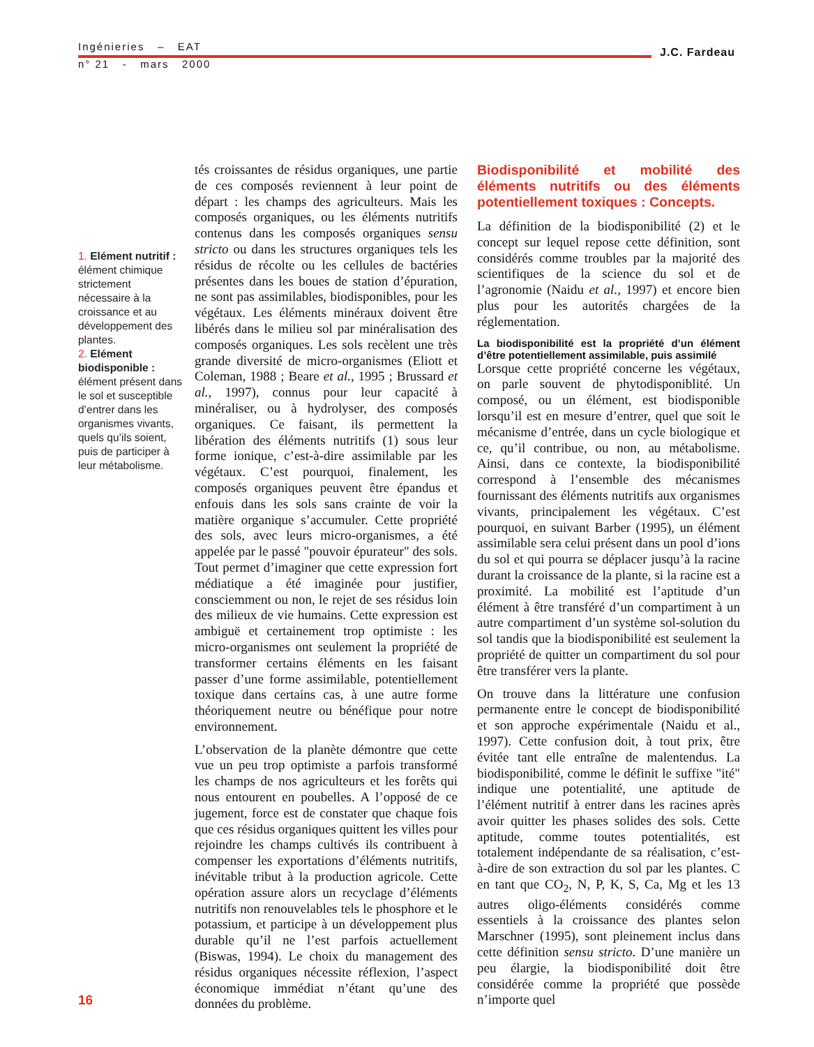Ingénieries – EAT
n° 21 - mars 2000
J.C. Fardeau
1. Elément nutritif : élément chimique strictement nécessaire à la croissance et au développement des plantes.
2. Elément biodisponible : élément présent dans le sol et susceptible d’entrer dans les organismes vivants, quels qu’ils soient, puis de participer à leur métabolisme.
tés croissantes de résidus organiques, une partie de ces composés reviennent à leur point de départ : les champs des agriculteurs. Mais les composés organiques, ou les éléments nutritifs contenus dans les composés organiques sensu stricto ou dans les structures organiques tels les résidus de récolte ou les cellules de bactéries présentes dans les boues de station d’épuration, ne sont pas assimilables, biodisponibles, pour les végétaux. Les éléments minéraux doivent être libérés dans le milieu sol par minéralisation des composés organiques. Les sols recèlent une très grande diversité de micro-organismes (Eliott et Coleman, 1988 ; Beare et al., 1995 ; Brussard et al., 1997), connus pour leur capacité à minéraliser, ou à hydrolyser, des composés organiques. Ce faisant, ils permettent la libération des éléments nutritifs (1) sous leur forme ionique, c’est-à-dire assimilable par les végétaux. C’est pourquoi, finalement, les composés organiques peuvent être épandus et enfouis dans les sols sans crainte de voir la matière organique s’accumuler. Cette propriété des sols, avec leurs micro-organismes, a été appelée par le passé "pouvoir épurateur" des sols. Tout permet d’imaginer que cette expression fort médiatique a été imaginée pour justifier, consciemment ou non, le rejet de ses résidus loin des milieux de vie humains. Cette expression est ambiguë et certainement trop optimiste : les micro-organismes ont seulement la propriété de transformer certains éléments en les faisant passer d’une forme assimilable, potentiellement toxique dans certains cas, à une autre forme théoriquement neutre ou bénéfique pour notre environnement.
L’observation de la planète démontre que cette vue un peu trop optimiste a parfois transformé les champs de nos agriculteurs et les forêts qui nous entourent en poubelles. A l’opposé de ce jugement, force est de constater que chaque fois que ces résidus organiques quittent les villes pour rejoindre les champs cultivés ils contribuent à compenser les exportations d’éléments nutritifs, inévitable tribut à la production agricole. Cette opération assure alors un recyclage d’éléments nutritifs non renouvelables tels le phosphore et le potassium, et participe à un développement plus durable qu’il ne l’est parfois actuellement (Biswas, 1994). Le choix du management des résidus organiques nécessite réflexion, l’aspect économique immédiat n’étant qu’une des données du problème.
Biodisponibilité et mobilité des éléments nutritifs ou des éléments potentiellement toxiques : Concepts.
La définition de la biodisponibilité (2) et le concept sur lequel repose cette définition, sont considérés comme troubles par la majorité des scientifiques de la science du sol et de l’agronomie (Naidu et al., 1997) et encore bien plus pour les autorités chargées de la réglementation.
La biodisponibilité est la propriété d’un élément d’être potentiellement assimilable, puis assimilé
Lorsque cette propriété concerne les végétaux, on parle souvent de phytodisponiblité. Un composé, ou un élément, est biodisponible lorsqu’il est en mesure d’entrer, quel que soit le mécanisme d’entrée, dans un cycle biologique et ce, qu’il contribue, ou non, au métabolisme. Ainsi, dans ce contexte, la biodisponibilité correspond à l’ensemble des mécanismes fournissant des éléments nutritifs aux organismes vivants, principalement les végétaux. C’est pourquoi, en suivant Barber (1995), un élément assimilable sera celui présent dans un pool d’ions du sol et qui pourra se déplacer jusqu’à la racine durant la croissance de la plante, si la racine est a proximité. La mobilité est l’aptitude d’un élément à être transféré d’un compartiment à un autre compartiment d’un système sol-solution du sol tandis que la biodisponibilité est seulement la propriété de quitter un compartiment du sol pour être transférer vers la plante.
On trouve dans la littérature une confusion permanente entre le concept de biodisponibilité et son approche expérimentale (Naidu et al., 1997). Cette confusion doit, à tout prix, être évitée tant elle entraîne de malentendus. La biodisponibilité, comme le définit le suffixe "ité" indique une potentialité, une aptitude de l’élément nutritif à entrer dans les racines après avoir quitter les phases solides des sols. Cette aptitude, comme toutes potentialités, est totalement indépendante de sa réalisation, c’est-à-dire de son extraction du sol par les plantes. C en tant que CO<sub>2</sub>, N, P, K, S, Ca, Mg et les 13 autres oligo-éléments considérés comme essentiels à la croissance des plantes selon Marschner (1995), sont pleinement inclus dans cette définition sensu stricto. D’une manière un peu élargie, la biodisponibilité doit être considérée comme la propriété que possède n’importe quel
16